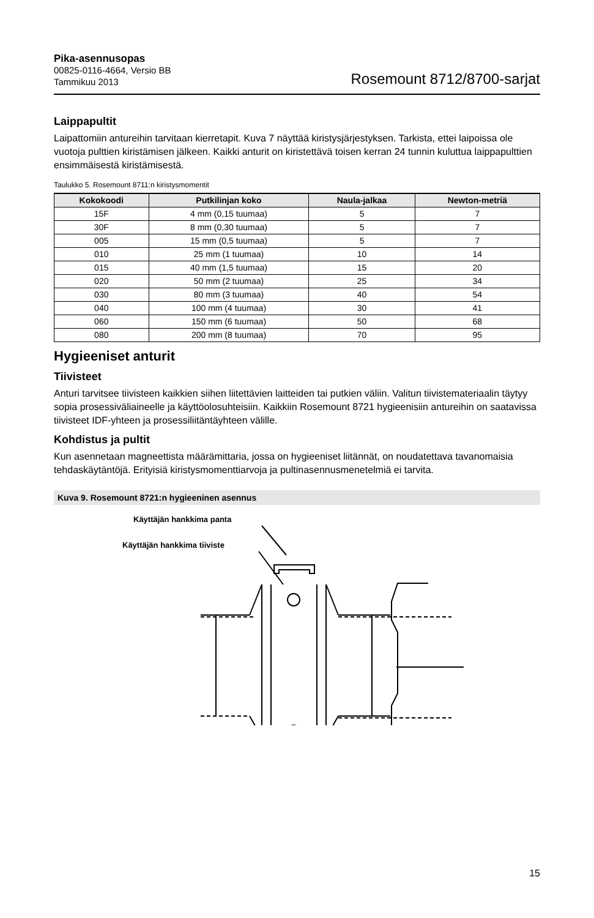Pika-asennusopas
00825-0116-4664, Versio BB
Tammikuu 2013
Rosemount 8712/8700-sarjat
Laippapultit
Laipattomiin antureihin tarvitaan kierretapit. Kuva 7 näyttää kiristysjärjestyksen. Tarkista, ettei laipoissa ole vuotoja pulttien kiristämisen jälkeen. Kaikki anturit on kiristettävä toisen kerran 24 tunnin kuluttua laippapulttien ensimmäisestä kiristämisestä.
Taulukko 5. Rosemount 8711:n kiristysmomentit
| Kokokoodi | Putkilinjan koko | Naula-jalkaa | Newton-metriä |
| --- | --- | --- | --- |
| 15F | 4 mm (0,15 tuumaa) | 5 | 7 |
| 30F | 8 mm (0,30 tuumaa) | 5 | 7 |
| 005 | 15 mm (0,5 tuumaa) | 5 | 7 |
| 010 | 25 mm (1 tuumaa) | 10 | 14 |
| 015 | 40 mm (1,5 tuumaa) | 15 | 20 |
| 020 | 50 mm (2 tuumaa) | 25 | 34 |
| 030 | 80 mm (3 tuumaa) | 40 | 54 |
| 040 | 100 mm (4 tuumaa) | 30 | 41 |
| 060 | 150 mm (6 tuumaa) | 50 | 68 |
| 080 | 200 mm (8 tuumaa) | 70 | 95 |
Hygieeniset anturit
Tiivisteet
Anturi tarvitsee tiivisteen kaikkien siihen liitettävien laitteiden tai putkien väliin. Valitun tiivistemateriaalin täytyy sopia prosessiväliaineelle ja käyttöolosuhteisiin. Kaikkiin Rosemount 8721 hygieenisiin antureihin on saatavissa tiivisteet IDF-yhteen ja prosessiliitäntäyhteen välille.
Kohdistus ja pultit
Kun asennetaan magneettista määrämittaria, jossa on hygieeniset liitännät, on noudatettava tavanomaisia tehdaskäytäntöjä. Erityisiä kiristysmomenttiarvoja ja pultinasennusmenetelmiä ei tarvita.
Kuva 9. Rosemount 8721:n hygieeninen asennus
Käyttäjän hankkima panta
Käyttäjän hankkima tiiviste
15